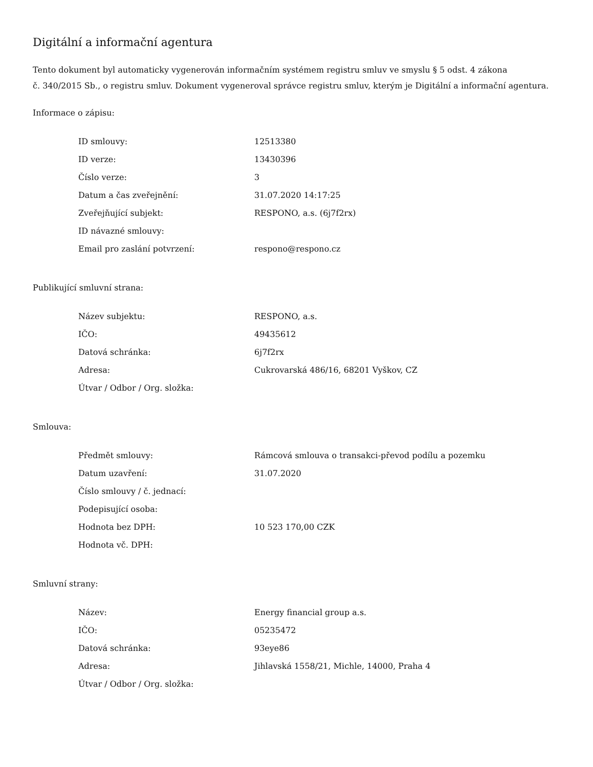Digitální a informační agentura
Tento dokument byl automaticky vygenerován informačním systémem registru smluv ve smyslu § 5 odst. 4 zákona
č. 340/2015 Sb., o registru smluv. Dokument vygeneroval správce registru smluv, kterým je Digitální a informační agentura.
Informace o zápisu:
| ID smlouvy: | 12513380 |
| ID verze: | 13430396 |
| Číslo verze: | 3 |
| Datum a čas zveřejnění: | 31.07.2020 14:17:25 |
| Zveřejňující subjekt: | RESPONO, a.s. (6j7f2rx) |
| ID návazné smlouvy: | |
| Email pro zaslání potvrzení: | respono@respono.cz |
Publikující smluvní strana:
| Název subjektu: | RESPONO, a.s. |
| IČO: | 49435612 |
| Datová schránka: | 6j7f2rx |
| Adresa: | Cukrovarská 486/16, 68201 Vyškov, CZ |
| Útvar / Odbor / Org. složka: | |
Smlouva:
| Předmět smlouvy: | Rámcová smlouva o transakci-převod podílu a pozemku |
| Datum uzavření: | 31.07.2020 |
| Číslo smlouvy / č. jednací: | |
| Podepisující osoba: | |
| Hodnota bez DPH: | 10 523 170,00 CZK |
| Hodnota vč. DPH: | |
Smluvní strany:
| Název: | Energy financial group a.s. |
| IČO: | 05235472 |
| Datová schránka: | 93eye86 |
| Adresa: | Jihlavská 1558/21, Michle, 14000, Praha 4 |
| Útvar / Odbor / Org. složka: | |